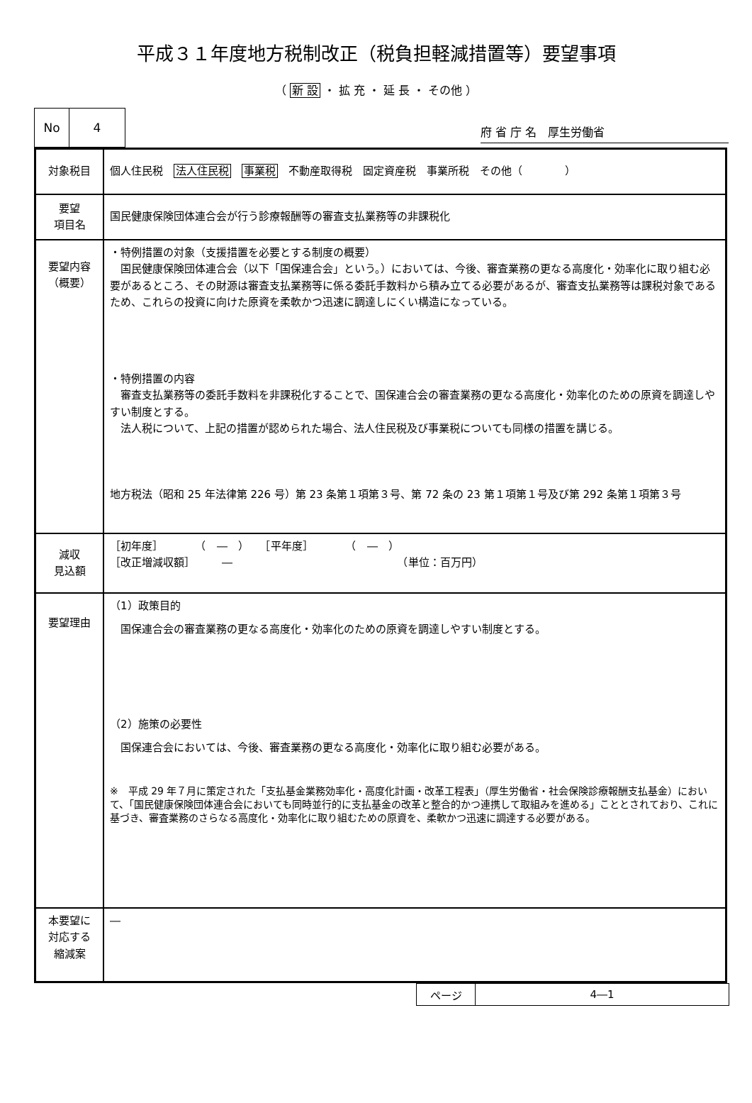平成３１年度地方税制改正（税負担軽減措置等）要望事項
（ 新 設 ・ 拡 充 ・ 延 長 ・ その他 ）
| No | 4 |
府 省 庁 名　厚生労働省
| 対象税目 | 個人住民税 法人住民税 事業税 不動産取得税 固定資産税 事業所税 その他（ ） |
| 要望 項目名 | 国民健康保険団体連合会が行う診療報酬等の審査支払業務等の非課税化 |
| 要望内容 （概要） | ・特例措置の対象（支援措置を必要とする制度の概要） 国民健康保険団体連合会（以下「国保連合会」という。）においては、今後、審査業務の更なる高度化・効率化に取り組む必要があるところ、その財源は審査支払業務等に係る委託手数料から積み立てる必要があるが、審査支払業務等は課税対象であるため、これらの投資に向けた原資を柔軟かつ迅速に調達しにくい構造になっている。 ・特例措置の内容 審査支払業務等の委託手数料を非課税化することで、国保連合会の審査業務の更なる高度化・効率化のための原資を調達しやすい制度とする。 法人税について、上記の措置が認められた場合、法人住民税及び事業税についても同様の措置を講じる。 地方税法（昭和 25 年法律第 226 号）第 23 条第１項第３号、第 72 条の 23 第１項第１号及び第 292 条第１項第３号 |
| 減収 見込額 | ［初年度］ （ ― ） ［平年度］ （ ― ） ［改正増減収額］ ― （単位：百万円） |
| 要望理由 | （1）政策目的 国保連合会の審査業務の更なる高度化・効率化のための原資を調達しやすい制度とする。 （2）施策の必要性 国保連合会においては、今後、審査業務の更なる高度化・効率化に取り組む必要がある。 ※ 平成 29 年７月に策定された「支払基金業務効率化・高度化計画・改革工程表」（厚生労働省・社会保険診療報酬支払基金）において、「国民健康保険団体連合会においても同時並行的に支払基金の改革と整合的かつ連携して取組みを進める」こととされており、これに基づき、審査業務のさらなる高度化・効率化に取り組むための原資を、柔軟かつ迅速に調達する必要がある。 |
| 本要望に 対応する 縮減案 | ― |
| ページ | 4―1 |